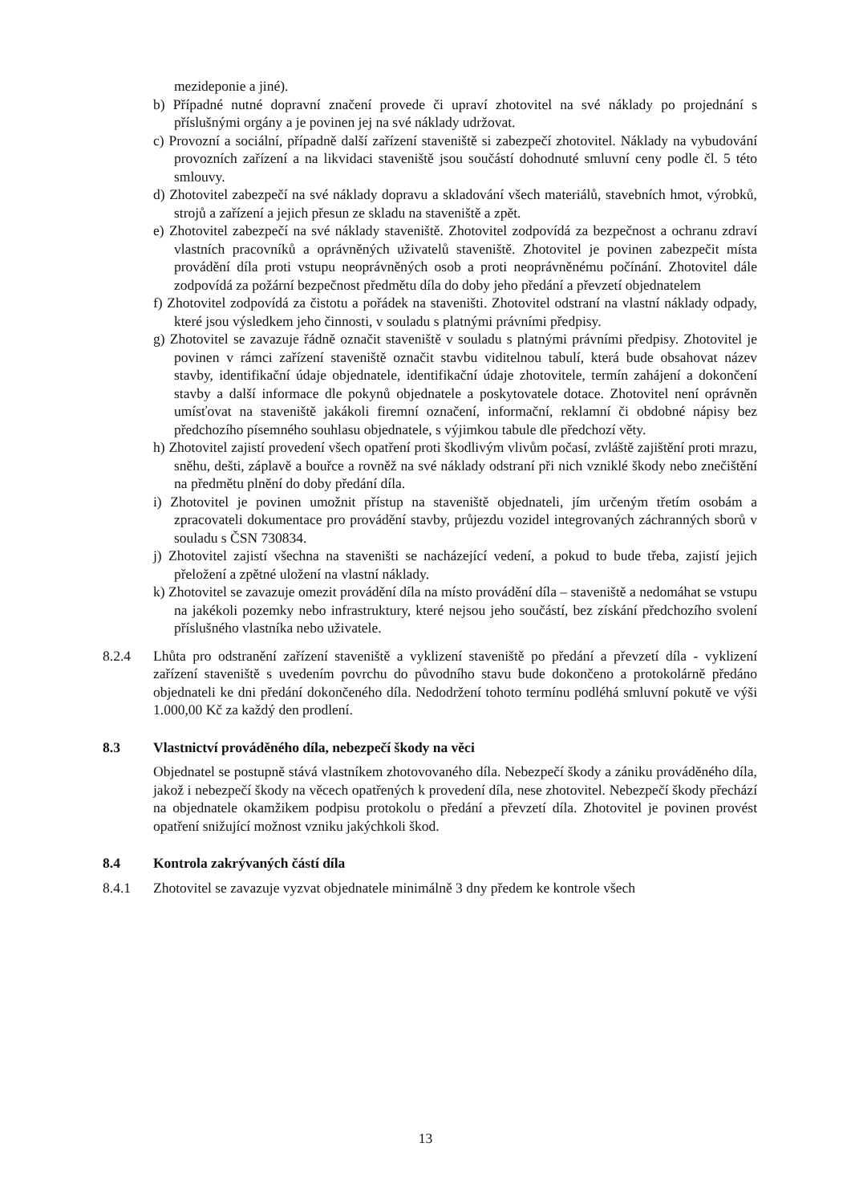mezideponie a jiné).
b) Případné nutné dopravní značení provede či upraví zhotovitel na své náklady po projednání s příslušnými orgány a je povinen jej na své náklady udržovat.
c) Provozní a sociální, případně další zařízení staveniště si zabezpečí zhotovitel. Náklady na vybudování provozních zařízení a na likvidaci staveniště jsou součástí dohodnuté smluvní ceny podle čl. 5 této smlouvy.
d) Zhotovitel zabezpečí na své náklady dopravu a skladování všech materiálů, stavebních hmot, výrobků, strojů a zařízení a jejich přesun ze skladu na staveniště a zpět.
e) Zhotovitel zabezpečí na své náklady staveniště. Zhotovitel zodpovídá za bezpečnost a ochranu zdraví vlastních pracovníků a oprávněných uživatelů staveniště. Zhotovitel je povinen zabezpečit místa provádění díla proti vstupu neoprávněných osob a proti neoprávněnému počínání. Zhotovitel dále zodpovídá za požární bezpečnost předmětu díla do doby jeho předání a převzetí objednatelem
f) Zhotovitel zodpovídá za čistotu a pořádek na staveništi. Zhotovitel odstraní na vlastní náklady odpady, které jsou výsledkem jeho činnosti, v souladu s platnými právními předpisy.
g) Zhotovitel se zavazuje řádně označit staveniště v souladu s platnými právními předpisy. Zhotovitel je povinen v rámci zařízení staveniště označit stavbu viditelnou tabulí, která bude obsahovat název stavby, identifikační údaje objednatele, identifikační údaje zhotovitele, termín zahájení a dokončení stavby a další informace dle pokynů objednatele a poskytovatele dotace. Zhotovitel není oprávněn umísťovat na staveniště jakákoli firemní označení, informační, reklamní či obdobné nápisy bez předchozího písemného souhlasu objednatele, s výjimkou tabule dle předchozí věty.
h) Zhotovitel zajistí provedení všech opatření proti škodlivým vlivům počasí, zvláště zajištění proti mrazu, sněhu, dešti, záplavě a bouřce a rovněž na své náklady odstraní při nich vzniklé škody nebo znečištění na předmětu plnění do doby předání díla.
i) Zhotovitel je povinen umožnit přístup na staveniště objednateli, jím určeným třetím osobám a zpracovateli dokumentace pro provádění stavby, průjezdu vozidel integrovaných záchranných sborů v souladu s ČSN 730834.
j) Zhotovitel zajistí všechna na staveništi se nacházející vedení, a pokud to bude třeba, zajistí jejich přeložení a zpětné uložení na vlastní náklady.
k) Zhotovitel se zavazuje omezit provádění díla na místo provádění díla – staveniště a nedomáhat se vstupu na jakékoli pozemky nebo infrastruktury, které nejsou jeho součástí, bez získání předchozího svolení příslušného vlastníka nebo uživatele.
8.2.4 Lhůta pro odstranění zařízení staveniště a vyklizení staveniště po předání a převzetí díla - vyklizení zařízení staveniště s uvedením povrchu do původního stavu bude dokončeno a protokolárně předáno objednateli ke dni předání dokončeného díla. Nedodržení tohoto termínu podléhá smluvní pokutě ve výši 1.000,00 Kč za každý den prodlení.
8.3 Vlastnictví prováděného díla, nebezpečí škody na věci
Objednatel se postupně stává vlastníkem zhotovovaného díla. Nebezpečí škody a zániku prováděného díla, jakož i nebezpečí škody na věcech opatřených k provedení díla, nese zhotovitel. Nebezpečí škody přechází na objednatele okamžikem podpisu protokolu o předání a převzetí díla. Zhotovitel je povinen provést opatření snižující možnost vzniku jakýchkoli škod.
8.4 Kontrola zakrývaných částí díla
8.4.1 Zhotovitel se zavazuje vyzvat objednatele minimálně 3 dny předem ke kontrole všech
13